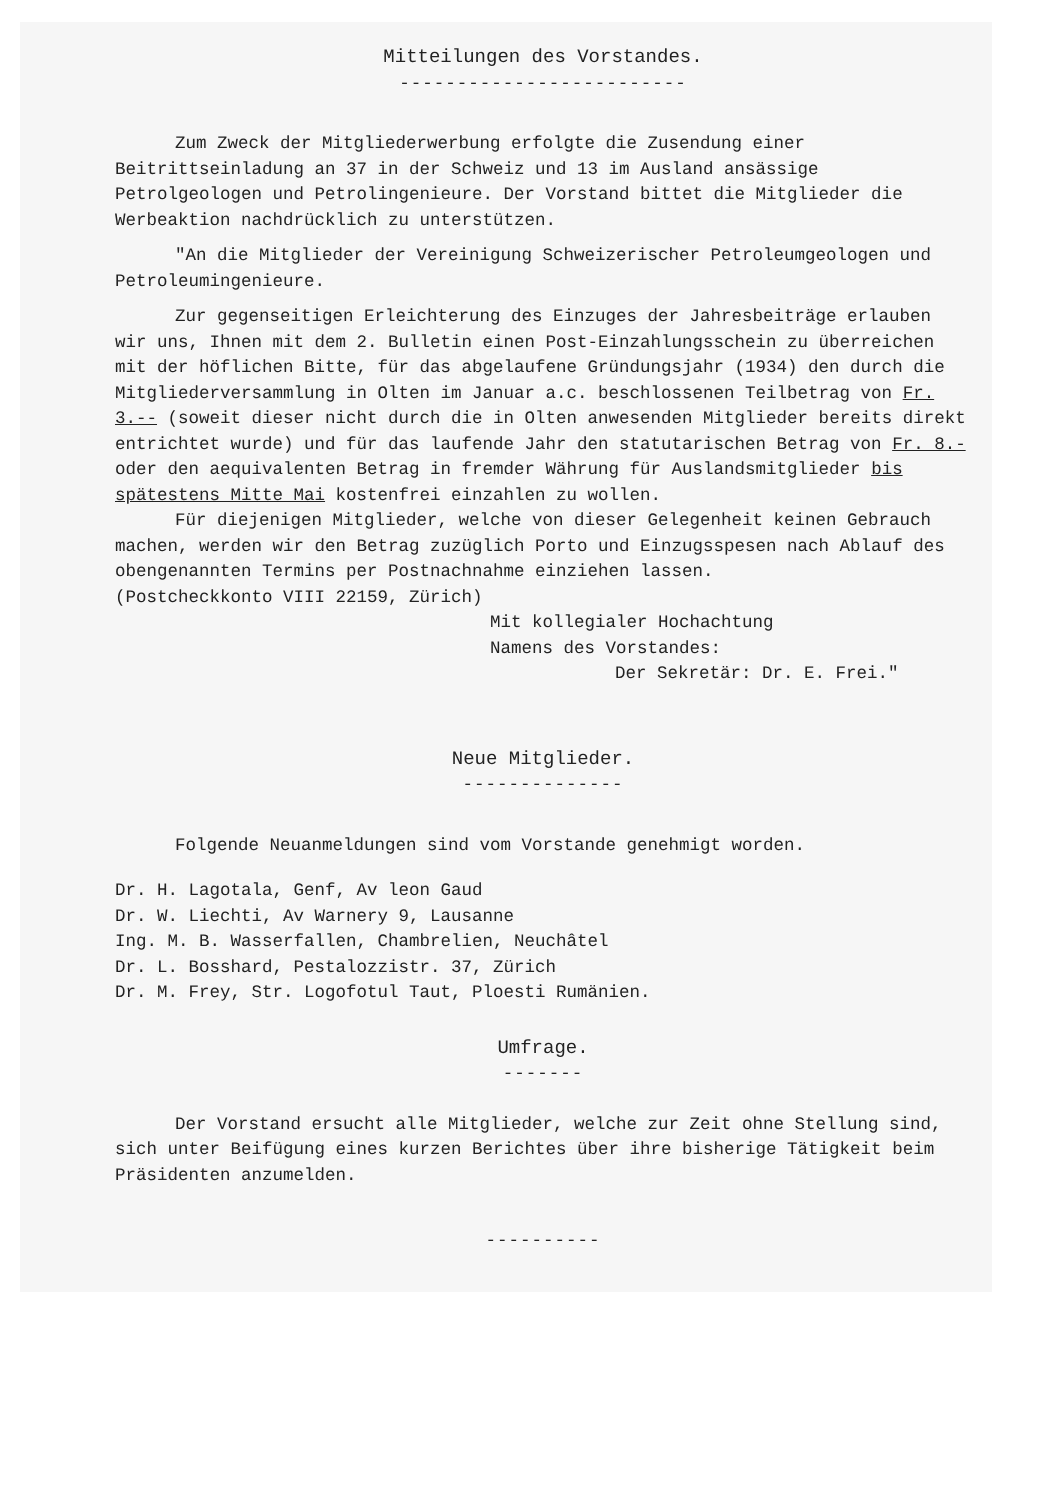Mitteilungen des Vorstandes.
-------------------------
Zum Zweck der Mitgliederwerbung erfolgte die Zusendung einer Beitrittseinladung an 37 in der Schweiz und 13 im Ausland ansässige Petrolgeologen und Petrolingenieure. Der Vorstand bittet die Mitglieder die Werbeaktion nachdrücklich zu unterstützen.
"An die Mitglieder der Vereinigung Schweizerischer Petroleumgeologen und Petroleumingenieure.
Zur gegenseitigen Erleichterung des Einzuges der Jahresbeiträge erlauben wir uns, Ihnen mit dem 2. Bulletin einen Post-Einzahlungsschein zu überreichen mit der höflichen Bitte, für das abgelaufene Gründungsjahr (1934) den durch die Mitgliederversammlung in Olten im Januar a.c. beschlossenen Teilbetrag von Fr. 3.-- (soweit dieser nicht durch die in Olten anwesenden Mitglieder bereits direkt entrichtet wurde) und für das laufende Jahr den statutarischen Betrag von Fr. 8.- oder den aequivalenten Betrag in fremder Währung für Auslandsmitglieder bis spätestens Mitte Mai kostenfrei einzahlen zu wollen.
Für diejenigen Mitglieder, welche von dieser Gelegenheit keinen Gebrauch machen, werden wir den Betrag zuzüglich Porto und Einzugsspesen nach Ablauf des obengenannten Termins per Postnachnahme einziehen lassen.
(Postcheckkonto VIII 22159, Zürich)
Mit kollegialer Hochachtung
Namens des Vorstandes:
Der Sekretär: Dr. E. Frei."
Neue Mitglieder.
--------------
Folgende Neuanmeldungen sind vom Vorstande genehmigt worden.
Dr. H. Lagotala, Genf, Av leon Gaud
Dr. W. Liechti, Av Warnery 9, Lausanne
Ing. M. B. Wasserfallen, Chambrelien, Neuchâtel
Dr. L. Bosshard, Pestalozzistr. 37, Zürich
Dr. M. Frey, Str. Logofotul Taut, Ploesti Rumänien.
Umfrage.
-------
Der Vorstand ersucht alle Mitglieder, welche zur Zeit ohne Stellung sind, sich unter Beifügung eines kurzen Berichtes über ihre bisherige Tätigkeit beim Präsidenten anzumelden.
----------